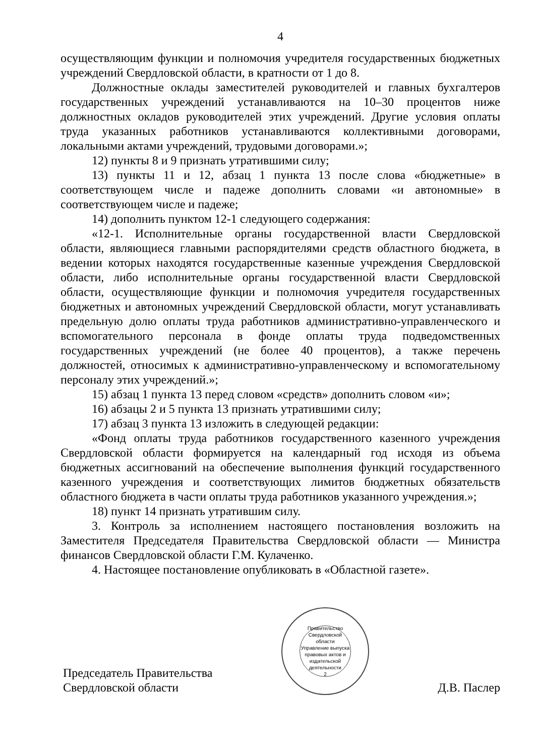4
осуществляющим функции и полномочия учредителя государственных бюджетных учреждений Свердловской области, в кратности от 1 до 8.
Должностные оклады заместителей руководителей и главных бухгалтеров государственных учреждений устанавливаются на 10–30 процентов ниже должностных окладов руководителей этих учреждений. Другие условия оплаты труда указанных работников устанавливаются коллективными договорами, локальными актами учреждений, трудовыми договорами.»;
12) пункты 8 и 9 признать утратившими силу;
13) пункты 11 и 12, абзац 1 пункта 13 после слова «бюджетные» в соответствующем числе и падеже дополнить словами «и автономные» в соответствующем числе и падеже;
14) дополнить пунктом 12-1 следующего содержания:
«12-1. Исполнительные органы государственной власти Свердловской области, являющиеся главными распорядителями средств областного бюджета, в ведении которых находятся государственные казенные учреждения Свердловской области, либо исполнительные органы государственной власти Свердловской области, осуществляющие функции и полномочия учредителя государственных бюджетных и автономных учреждений Свердловской области, могут устанавливать предельную долю оплаты труда работников административно-управленческого и вспомогательного персонала в фонде оплаты труда подведомственных государственных учреждений (не более 40 процентов), а также перечень должностей, относимых к административно-управленческому и вспомогательному персоналу этих учреждений.»;
15) абзац 1 пункта 13 перед словом «средств» дополнить словом «и»;
16) абзацы 2 и 5 пункта 13 признать утратившими силу;
17) абзац 3 пункта 13 изложить в следующей редакции:
«Фонд оплаты труда работников государственного казенного учреждения Свердловской области формируется на календарный год исходя из объема бюджетных ассигнований на обеспечение выполнения функций государственного казенного учреждения и соответствующих лимитов бюджетных обязательств областного бюджета в части оплаты труда работников указанного учреждения.»;
18) пункт 14 признать утратившим силу.
3. Контроль за исполнением настоящего постановления возложить на Заместителя Председателя Правительства Свердловской области — Министра финансов Свердловской области Г.М. Кулаченко.
4. Настоящее постановление опубликовать в «Областной газете».
Председатель Правительства
Свердловской области
Правительство Свердловской области
Управление выпуска правовых актов и издательской деятельности
2
Д.В. Паслер